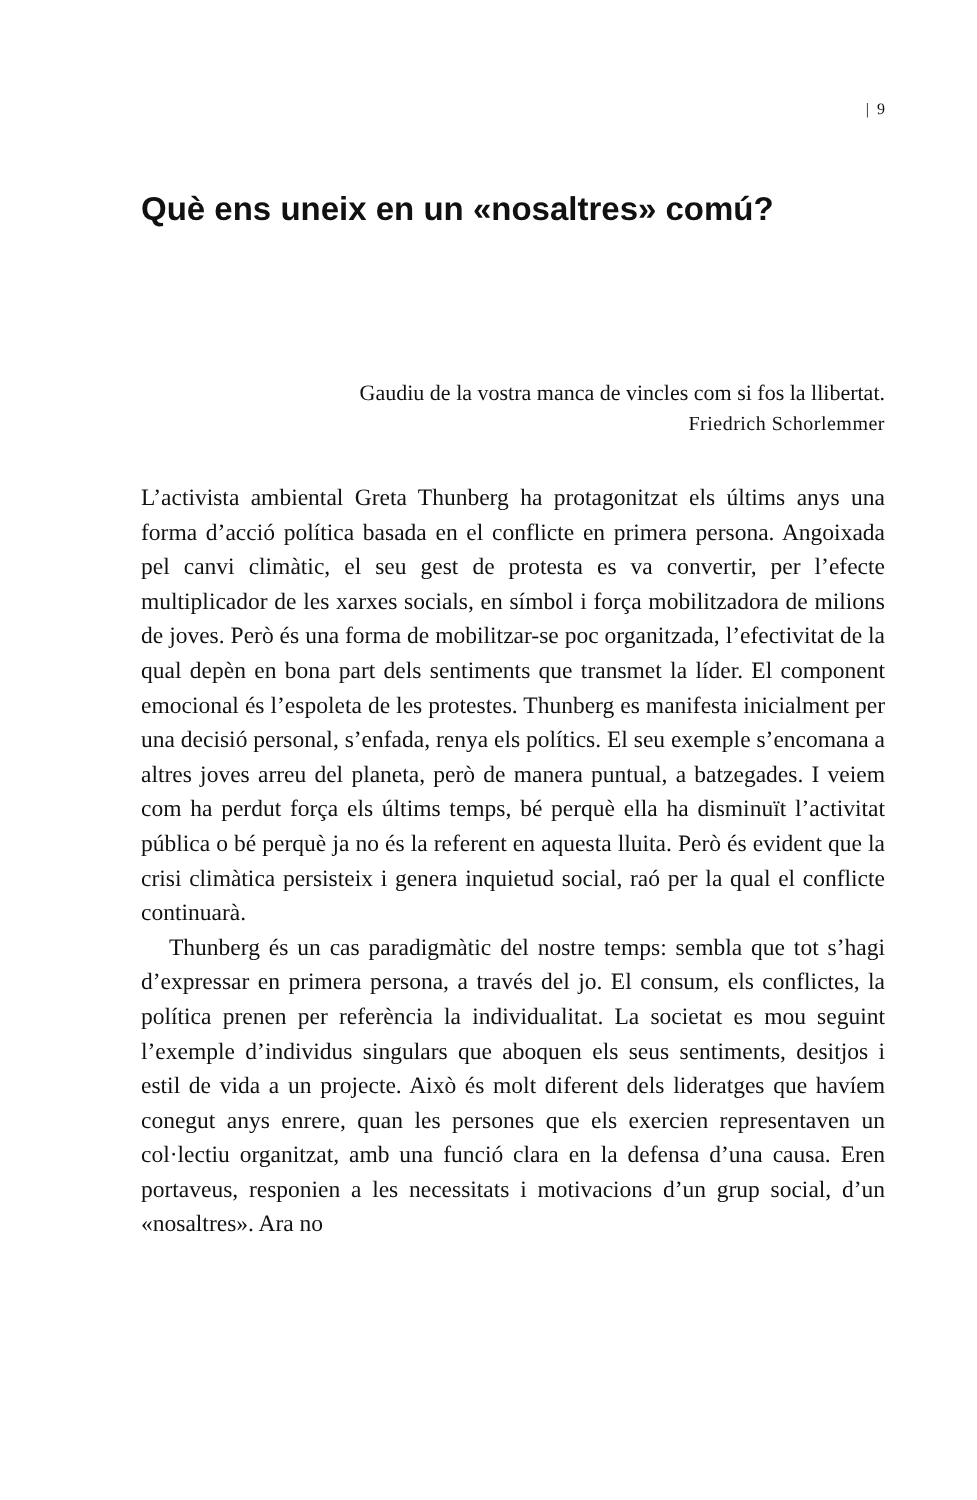| 9
Què ens uneix en un «nosaltres» comú?
Gaudiu de la vostra manca de vincles com si fos la llibertat.
Friedrich Schorlemmer
L’activista ambiental Greta Thunberg ha protagonitzat els últims anys una forma d’acció política basada en el conflicte en primera persona. Angoixada pel canvi climàtic, el seu gest de protesta es va convertir, per l’efecte multiplicador de les xarxes socials, en símbol i força mobilitzadora de milions de joves. Però és una forma de mobilitzar-se poc organitzada, l’efectivitat de la qual depèn en bona part dels sentiments que transmet la líder. El component emocional és l’espoleta de les protestes. Thunberg es manifesta inicialment per una decisió personal, s’enfada, renya els polítics. El seu exemple s’encomana a altres joves arreu del planeta, però de manera puntual, a batzegades. I veiem com ha perdut força els últims temps, bé perquè ella ha disminuït l’activitat pública o bé perquè ja no és la referent en aquesta lluita. Però és evident que la crisi climàtica persisteix i genera inquietud social, raó per la qual el conflicte continuarà.
Thunberg és un cas paradigmàtic del nostre temps: sembla que tot s’hagi d’expressar en primera persona, a través del jo. El consum, els conflictes, la política prenen per referència la individualitat. La societat es mou seguint l’exemple d’individus singulars que aboquen els seus sentiments, desitjos i estil de vida a un projecte. Això és molt diferent dels lideratges que havíem conegut anys enrere, quan les persones que els exercien representaven un col·lectiu organitzat, amb una funció clara en la defensa d’una causa. Eren portaveus, responien a les necessitats i motivacions d’un grup social, d’un «nosaltres». Ara no